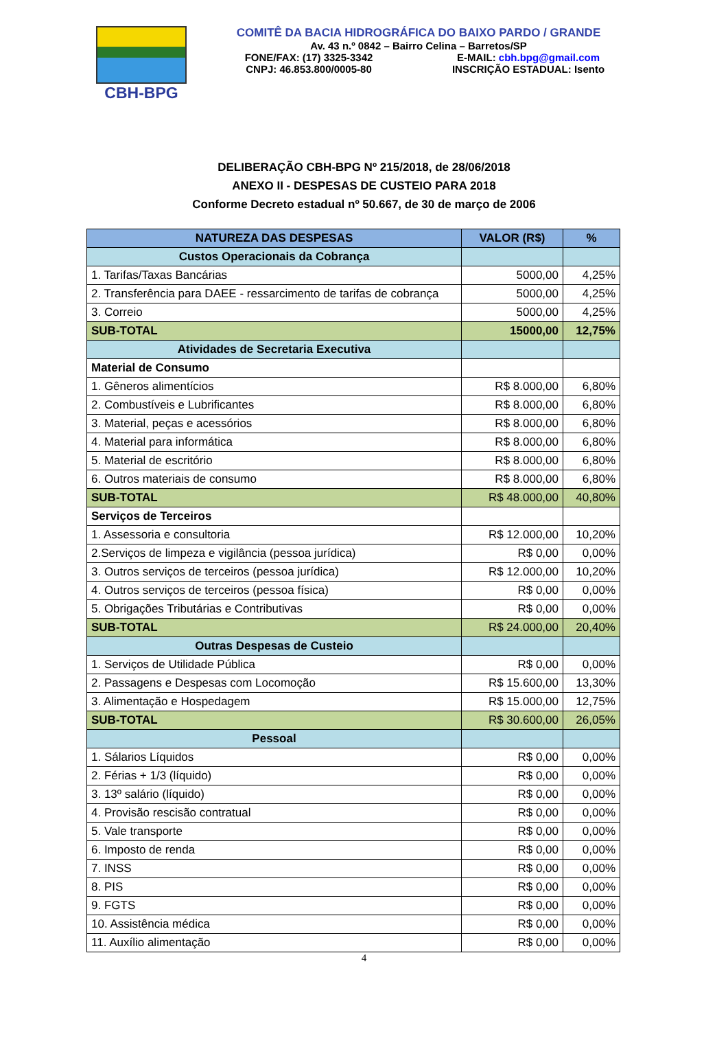CBH-BPG
COMITÊ DA BACIA HIDROGRÁFICA DO BAIXO PARDO / GRANDE
Av. 43 n.º 0842 – Bairro Celina – Barretos/SP
FONE/FAX: (17) 3325-3342 E-MAIL: cbh.bpg@gmail.com
CNPJ: 46.853.800/0005-80 INSCRIÇÃO ESTADUAL: Isento
DELIBERAÇÃO CBH-BPG Nº 215/2018, de 28/06/2018
ANEXO II - DESPESAS DE CUSTEIO PARA 2018
Conforme Decreto estadual nº 50.667, de 30 de março de 2006
| NATUREZA DAS DESPESAS | VALOR (R$) | % |
| --- | --- | --- |
| Custos Operacionais da Cobrança | | |
| 1. Tarifas/Taxas Bancárias | 5000,00 | 4,25% |
| 2. Transferência para DAEE - ressarcimento de tarifas de cobrança | 5000,00 | 4,25% |
| 3. Correio | 5000,00 | 4,25% |
| SUB-TOTAL | 15000,00 | 12,75% |
| Atividades de Secretaria Executiva | | |
| Material de Consumo | | |
| 1. Gêneros alimentícios | R$ 8.000,00 | 6,80% |
| 2. Combustíveis e Lubrificantes | R$ 8.000,00 | 6,80% |
| 3. Material, peças e acessórios | R$ 8.000,00 | 6,80% |
| 4. Material para informática | R$ 8.000,00 | 6,80% |
| 5. Material de escritório | R$ 8.000,00 | 6,80% |
| 6. Outros materiais de consumo | R$ 8.000,00 | 6,80% |
| SUB-TOTAL | R$ 48.000,00 | 40,80% |
| Serviços de Terceiros | | |
| 1. Assessoria e consultoria | R$ 12.000,00 | 10,20% |
| 2.Serviços de limpeza e vigilância (pessoa jurídica) | R$ 0,00 | 0,00% |
| 3. Outros serviços de terceiros (pessoa jurídica) | R$ 12.000,00 | 10,20% |
| 4. Outros serviços de terceiros (pessoa física) | R$ 0,00 | 0,00% |
| 5. Obrigações Tributárias e Contributivas | R$ 0,00 | 0,00% |
| SUB-TOTAL | R$ 24.000,00 | 20,40% |
| Outras Despesas de Custeio | | |
| 1. Serviços de Utilidade Pública | R$ 0,00 | 0,00% |
| 2. Passagens e Despesas com Locomoção | R$ 15.600,00 | 13,30% |
| 3. Alimentação e Hospedagem | R$ 15.000,00 | 12,75% |
| SUB-TOTAL | R$ 30.600,00 | 26,05% |
| Pessoal | | |
| 1. Sálarios Líquidos | R$ 0,00 | 0,00% |
| 2. Férias + 1/3 (líquido) | R$ 0,00 | 0,00% |
| 3. 13º salário (líquido) | R$ 0,00 | 0,00% |
| 4. Provisão rescisão contratual | R$ 0,00 | 0,00% |
| 5. Vale transporte | R$ 0,00 | 0,00% |
| 6. Imposto de renda | R$ 0,00 | 0,00% |
| 7. INSS | R$ 0,00 | 0,00% |
| 8. PIS | R$ 0,00 | 0,00% |
| 9. FGTS | R$ 0,00 | 0,00% |
| 10. Assistência médica | R$ 0,00 | 0,00% |
| 11. Auxílio alimentação | R$ 0,00 | 0,00% |
4